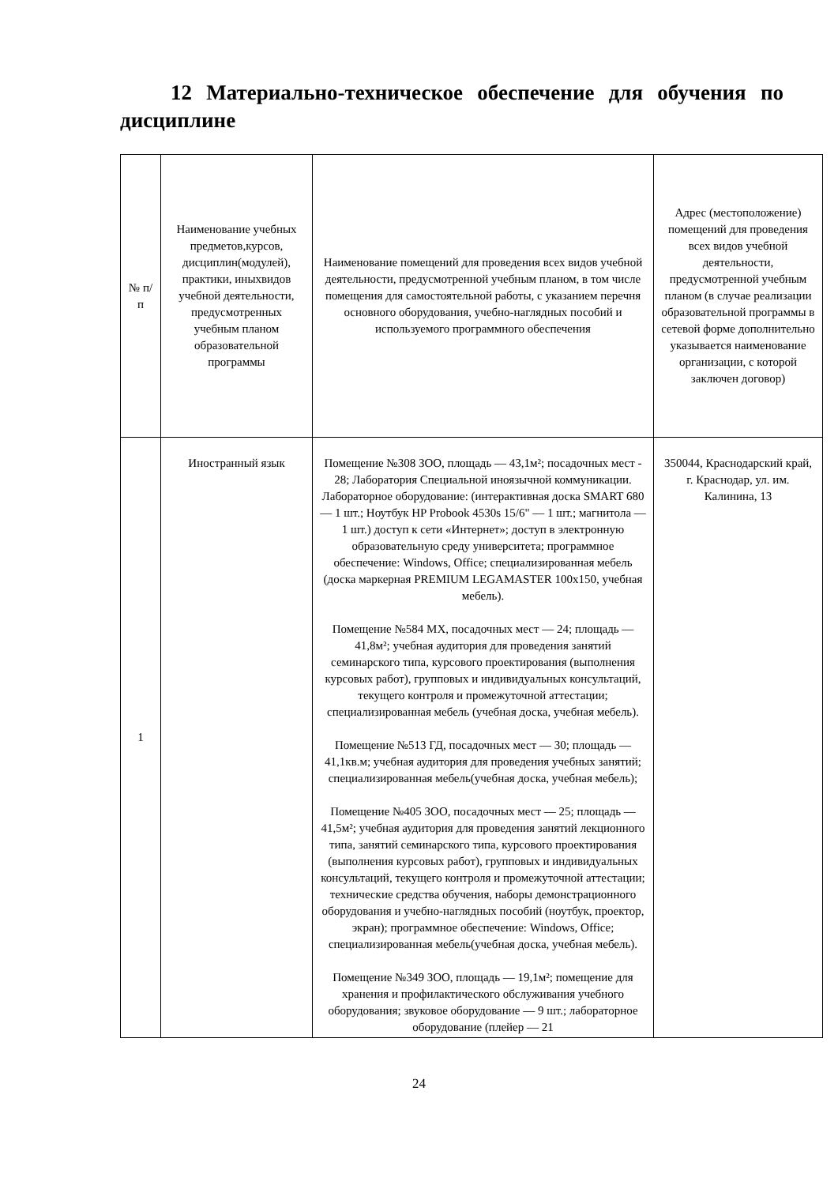12 Материально-техническое обеспечение для обучения по дисциплине
| № п/п | Наименование учебных предметов,курсов, дисциплин(модулей), практики, иныхвидов учебной деятельности, предусмотренных учебным планом образовательной программы | Наименование помещений для проведения всех видов учебной деятельности, предусмотренной учебным планом, в том числе помещения для самостоятельной работы, с указанием перечня основного оборудования, учебно-наглядных пособий и используемого программного обеспечения | Адрес (местоположение) помещений для проведения всех видов учебной деятельности, предусмотренной учебным планом (в случае реализации образовательной программы в сетевой форме дополнительно указывается наименование организации, с которой заключен договор) |
| --- | --- | --- | --- |
| 1 | Иностранный язык | Помещение №308 ЗОО, площадь — 43,1м²; посадочных мест - 28; Лаборатория Специальной иноязычной коммуникации. Лабораторное оборудование: (интерактивная доска SMART 680 — 1 шт.; Ноутбук HP Probook 4530s 15/6" — 1 шт.; магнитола — 1 шт.) доступ к сети «Интернет»; доступ в электронную образовательную среду университета; программное обеспечение: Windows, Office; специализированная мебель (доска маркерная PREMIUM LEGAMASTER 100x150, учебная мебель). Помещение №584 МХ, посадочных мест — 24; площадь — 41,8м²; учебная аудитория для проведения занятий семинарского типа, курсового проектирования (выполнения курсовых работ), групповых и индивидуальных консультаций, текущего контроля и промежуточной аттестации; специализированная мебель (учебная доска, учебная мебель). Помещение №513 ГД, посадочных мест — 30; площадь — 41,1кв.м; учебная аудитория для проведения учебных занятий; специализированная мебель(учебная доска, учебная мебель); Помещение №405 ЗОО, посадочных мест — 25; площадь — 41,5м²; учебная аудитория для проведения занятий лекционного типа, занятий семинарского типа, курсового проектирования (выполнения курсовых работ), групповых и индивидуальных консультаций, текущего контроля и промежуточной аттестации; технические средства обучения, наборы демонстрационного оборудования и учебно-наглядных пособий (ноутбук, проектор, экран); программное обеспечение: Windows, Office; специализированная мебель(учебная доска, учебная мебель). Помещение №349 ЗОО, площадь — 19,1м²; помещение для хранения и профилактического обслуживания учебного оборудования; звуковое оборудование — 9 шт.; лабораторное оборудование (плейер — 21 | 350044, Краснодарский край, г. Краснодар, ул. им. Калинина, 13 |
24